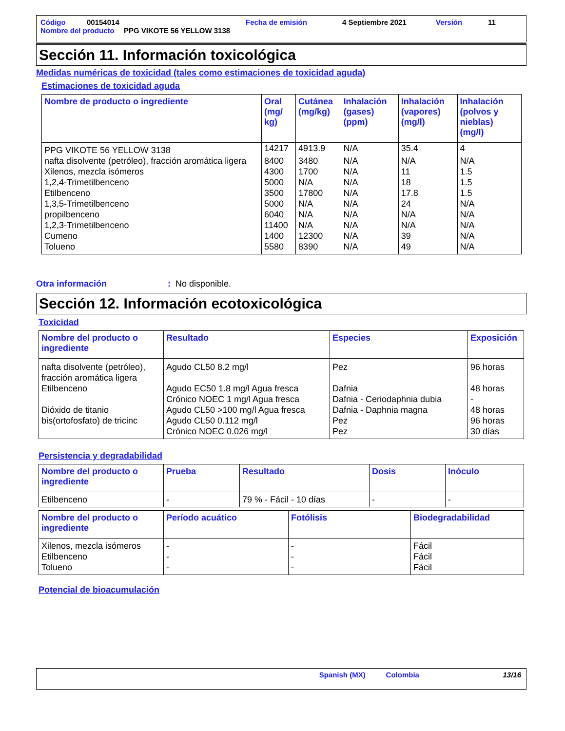Código 00154014 Fecha de emisión 4 Septiembre 2021 Versión 11
Nombre del producto PPG VIKOTE 56 YELLOW 3138
Sección 11. Información toxicológica
Medidas numéricas de toxicidad (tales como estimaciones de toxicidad aguda)
Estimaciones de toxicidad aguda
| Nombre de producto o ingrediente | Oral (mg/ kg) | Cutánea (mg/kg) | Inhalación (gases) (ppm) | Inhalación (vapores) (mg/l) | Inhalación (polvos y nieblas) (mg/l) |
| --- | --- | --- | --- | --- | --- |
| PPG VIKOTE 56 YELLOW 3138 | 14217 | 4913.9 | N/A | 35.4 | 4 |
| nafta disolvente (petróleo), fracción aromática ligera | 8400 | 3480 | N/A | N/A | N/A |
| Xilenos, mezcla isómeros | 4300 | 1700 | N/A | 11 | 1.5 |
| 1,2,4-Trimetilbenceno | 5000 | N/A | N/A | 18 | 1.5 |
| Etilbenceno | 3500 | 17800 | N/A | 17.8 | 1.5 |
| 1,3,5-Trimetilbenceno | 5000 | N/A | N/A | 24 | N/A |
| propilbenceno | 6040 | N/A | N/A | N/A | N/A |
| 1,2,3-Trimetilbenceno | 11400 | N/A | N/A | N/A | N/A |
| Cumeno | 1400 | 12300 | N/A | 39 | N/A |
| Tolueno | 5580 | 8390 | N/A | 49 | N/A |
Otra información: No disponible.
Sección 12. Información ecotoxicológica
Toxicidad
| Nombre del producto o ingrediente | Resultado | Especies | Exposición |
| --- | --- | --- | --- |
| nafta disolvente (petróleo), fracción aromática ligera | Agudo CL50 8.2 mg/l | Pez | 96 horas |
| Etilbenceno | Agudo EC50 1.8 mg/l Agua fresca Crónico NOEC 1 mg/l Agua fresca | Dafnia Dafnia - Ceriodaphnia dubia | 48 horas - |
| Dióxido de titanio | Agudo CL50 >100 mg/l Agua fresca | Dafnia - Daphnia magna | 48 horas |
| bis(ortofosfato) de tricinc | Agudo CL50 0.112 mg/l Crónico NOEC 0.026 mg/l | Pez Pez | 96 horas 30 días |
Persistencia y degradabilidad
| Nombre del producto o ingrediente | Prueba | Resultado | Dosis | Inóculo |
| --- | --- | --- | --- | --- |
| Etilbenceno | - | 79 % - Fácil - 10 días | - | - |
| Nombre del producto o ingrediente | Período acuático | Fotólisis | Biodegradabilidad |
| --- | --- | --- | --- |
| Xilenos, mezcla isómeros Etilbenceno Tolueno | - - - | - - - | Fácil Fácil Fácil |
Potencial de bioacumulación
Spanish (MX) Colombia 13/16